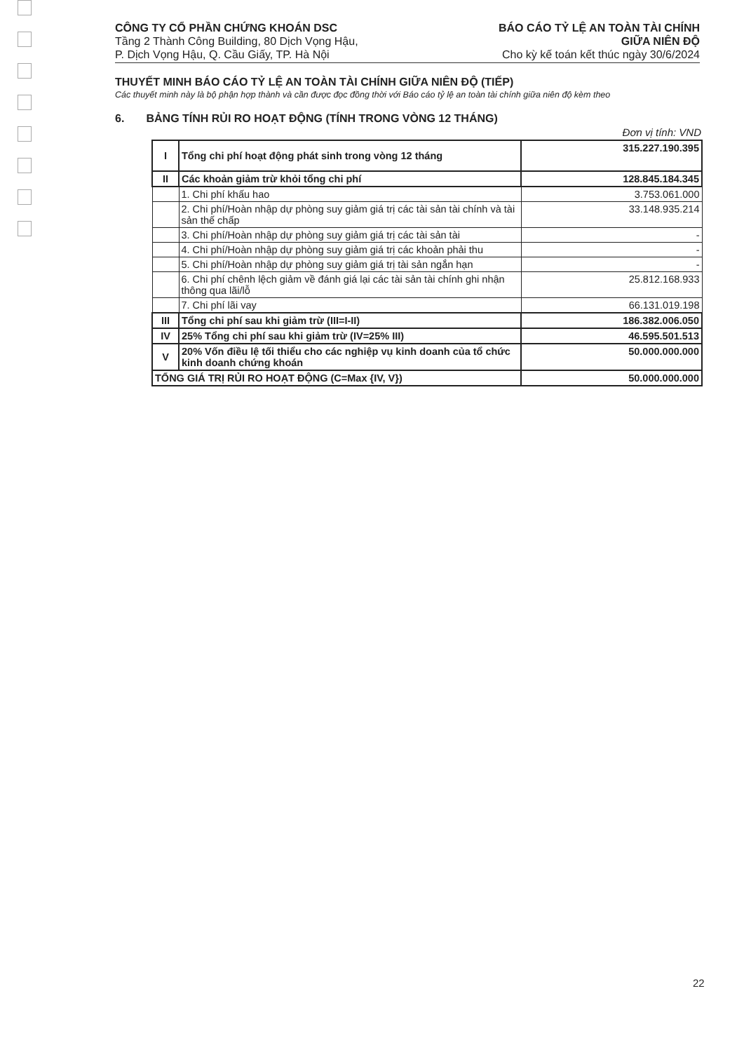CÔNG TY CỔ PHẦN CHỨNG KHOÁN DSC
Tầng 2 Thành Công Building, 80 Dịch Vọng Hậu,
P. Dịch Vọng Hậu, Q. Cầu Giấy, TP. Hà Nội
BÁO CÁO TỶ LỆ AN TOÀN TÀI CHÍNH
GIỮA NIÊN ĐỘ
Cho kỳ kế toán kết thúc ngày 30/6/2024
THUYẾT MINH BÁO CÁO TỶ LỆ AN TOÀN TÀI CHÍNH GIỮA NIÊN ĐỘ (TIẾP)
Các thuyết minh này là bộ phận hợp thành và cần được đọc đồng thời với Báo cáo tỷ lệ an toàn tài chính giữa niên độ kèm theo
6. BẢNG TÍNH RỦI RO HOẠT ĐỘNG (TÍNH TRONG VÒNG 12 THÁNG)
Đơn vị tính: VND
| I | Tổng chi phí hoạt động phát sinh trong vòng 12 tháng | 315.227.190.395 |
| II | Các khoản giảm trừ khỏi tổng chi phí | 128.845.184.345 |
| | 1. Chi phí khấu hao | 3.753.061.000 |
| | 2. Chi phí/Hoàn nhập dự phòng suy giảm giá trị các tài sản tài chính và tài sản thế chấp | 33.148.935.214 |
| | 3. Chi phí/Hoàn nhập dự phòng suy giảm giá trị các tài sản tài | - |
| | 4. Chi phí/Hoàn nhập dự phòng suy giảm giá trị các khoản phải thu | - |
| | 5. Chi phí/Hoàn nhập dự phòng suy giảm giá trị tài sản ngắn hạn | - |
| | 6. Chi phí chênh lệch giảm về đánh giá lại các tài sản tài chính ghi nhận thông qua lãi/lỗ | 25.812.168.933 |
| | 7. Chi phí lãi vay | 66.131.019.198 |
| III | Tổng chi phí sau khi giảm trừ (III=I-II) | 186.382.006.050 |
| IV | 25% Tổng chi phí sau khi giảm trừ (IV=25% III) | 46.595.501.513 |
| V | 20% Vốn điều lệ tối thiểu cho các nghiệp vụ kinh doanh của tổ chức kinh doanh chứng khoán | 50.000.000.000 |
| TỔNG GIÁ TRỊ RỦI RO HOẠT ĐỘNG (C=Max {IV, V}) | | 50.000.000.000 |
22